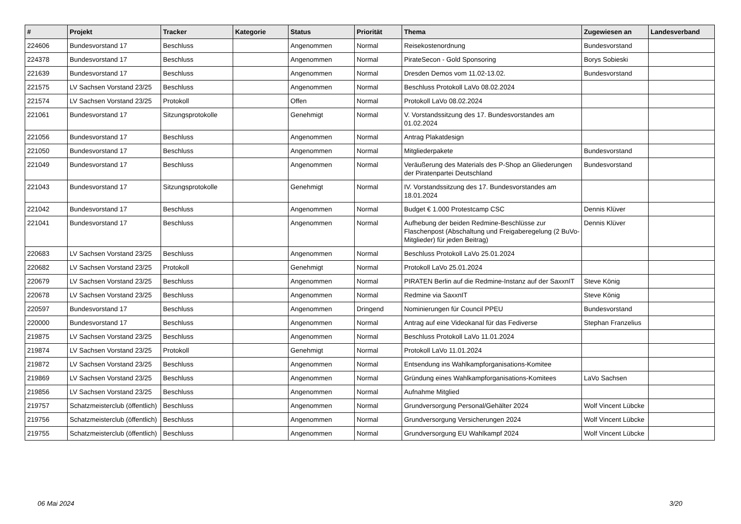| # | Projekt | Tracker | Kategorie | Status | Priorität | Thema | Zugewiesen an | Landesverband |
| --- | --- | --- | --- | --- | --- | --- | --- | --- |
| 224606 | Bundesvorstand 17 | Beschluss | | Angenommen | Normal | Reisekostenordnung | Bundesvorstand | |
| 224378 | Bundesvorstand 17 | Beschluss | | Angenommen | Normal | PirateSecon - Gold Sponsoring | Borys Sobieski | |
| 221639 | Bundesvorstand 17 | Beschluss | | Angenommen | Normal | Dresden Demos vom 11.02-13.02. | Bundesvorstand | |
| 221575 | LV Sachsen Vorstand 23/25 | Beschluss | | Angenommen | Normal | Beschluss Protokoll LaVo 08.02.2024 | | |
| 221574 | LV Sachsen Vorstand 23/25 | Protokoll | | Offen | Normal | Protokoll LaVo 08.02.2024 | | |
| 221061 | Bundesvorstand 17 | Sitzungsprotokolle | | Genehmigt | Normal | V. Vorstandssitzung des 17. Bundesvorstandes am 01.02.2024 | | |
| 221056 | Bundesvorstand 17 | Beschluss | | Angenommen | Normal | Antrag Plakatdesign | | |
| 221050 | Bundesvorstand 17 | Beschluss | | Angenommen | Normal | Mitgliederpakete | Bundesvorstand | |
| 221049 | Bundesvorstand 17 | Beschluss | | Angenommen | Normal | Veräußerung des Materials des P-Shop an Gliederungen der Piratenpartei Deutschland | Bundesvorstand | |
| 221043 | Bundesvorstand 17 | Sitzungsprotokolle | | Genehmigt | Normal | IV. Vorstandssitzung des 17. Bundesvorstandes am 18.01.2024 | | |
| 221042 | Bundesvorstand 17 | Beschluss | | Angenommen | Normal | Budget € 1.000 Protestcamp CSC | Dennis Klüver | |
| 221041 | Bundesvorstand 17 | Beschluss | | Angenommen | Normal | Aufhebung der beiden Redmine-Beschlüsse zur Flaschenpost (Abschaltung und Freigaberegelung (2 BuVo-Mitglieder) für jeden Beitrag) | Dennis Klüver | |
| 220683 | LV Sachsen Vorstand 23/25 | Beschluss | | Angenommen | Normal | Beschluss Protokoll LaVo 25.01.2024 | | |
| 220682 | LV Sachsen Vorstand 23/25 | Protokoll | | Genehmigt | Normal | Protokoll LaVo 25.01.2024 | | |
| 220679 | LV Sachsen Vorstand 23/25 | Beschluss | | Angenommen | Normal | PIRATEN Berlin auf die Redmine-Instanz auf der SaxxnIT | Steve König | |
| 220678 | LV Sachsen Vorstand 23/25 | Beschluss | | Angenommen | Normal | Redmine via SaxxnIT | Steve König | |
| 220597 | Bundesvorstand 17 | Beschluss | | Angenommen | Dringend | Nominierungen für Council PPEU | Bundesvorstand | |
| 220000 | Bundesvorstand 17 | Beschluss | | Angenommen | Normal | Antrag auf eine Videokanal für das Fediverse | Stephan Franzelius | |
| 219875 | LV Sachsen Vorstand 23/25 | Beschluss | | Angenommen | Normal | Beschluss Protokoll LaVo 11.01.2024 | | |
| 219874 | LV Sachsen Vorstand 23/25 | Protokoll | | Genehmigt | Normal | Protokoll LaVo 11.01.2024 | | |
| 219872 | LV Sachsen Vorstand 23/25 | Beschluss | | Angenommen | Normal | Entsendung ins Wahlkampforganisations-Komitee | | |
| 219869 | LV Sachsen Vorstand 23/25 | Beschluss | | Angenommen | Normal | Gründung eines Wahlkampforganisations-Komitees | LaVo Sachsen | |
| 219856 | LV Sachsen Vorstand 23/25 | Beschluss | | Angenommen | Normal | Aufnahme Mitglied | | |
| 219757 | Schatzmeisterclub (öffentlich) | Beschluss | | Angenommen | Normal | Grundversorgung Personal/Gehälter 2024 | Wolf Vincent Lübcke | |
| 219756 | Schatzmeisterclub (öffentlich) | Beschluss | | Angenommen | Normal | Grundversorgung Versicherungen 2024 | Wolf Vincent Lübcke | |
| 219755 | Schatzmeisterclub (öffentlich) | Beschluss | | Angenommen | Normal | Grundversorgung EU Wahlkampf 2024 | Wolf Vincent Lübcke | |
06 Mai 2024 3/20